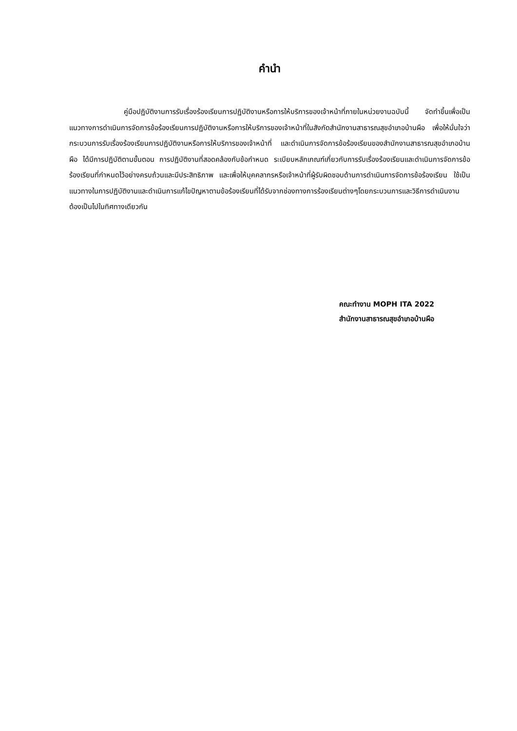คำนำ
คู่มือปฏิบัติงานการรับเรื่องร้องเรียนการปฏิบัติงานหรือการให้บริการของเจ้าหน้าที่ภายในหน่วยงานฉบับนี้ จัดทำขึ้นเพื่อเป็นแนวทางการดำเนินการจัดการข้อร้องเรียนการปฏิบัติงานหรือการให้บริการของเจ้าหน้าที่ในสังกัดสำนักงานสาธารณสุขอำเภอบ้านผือ เพื่อให้มั่นใจว่ากระบวนการรับเรื่องร้องเรียนการปฏิบัติงานหรือการให้บริการของเจ้าหน้าที่ และดำเนินการจัดการข้อร้องเรียนของสำนักงานสาธารณสุขอำเภอบ้านผือ ได้มีการปฏิบัติตามขั้นตอน การปฏิบัติงานที่สอดคล้องกับข้อกำหนด ระเบียบหลักเกณฑ์เกี่ยวกับการรับเรื่องร้องเรียนและดำเนินการจัดการข้อร้องเรียนที่กำหนดไว้อย่างครบถ้วนและมีประสิทธิภาพ และเพื่อให้บุคคลากรหรือเจ้าหน้าที่ผู้รับผิดชอบด้านการดำเนินการจัดการข้อร้องเรียน ใช้เป็นแนวทางในการปฏิบัติงานและดำเนินการแก้ไขปัญหาตามข้อร้องเรียนที่ได้รับจากช่องทางการร้องเรียนต่างๆโดยกระบวนการและวิธีการดำเนินงานต้องเป็นไปในทิศทางเดียวกัน
คณะทำงาน MOPH ITA 2022
สำนักงานสาธารณสุขอำเภอบ้านผือ